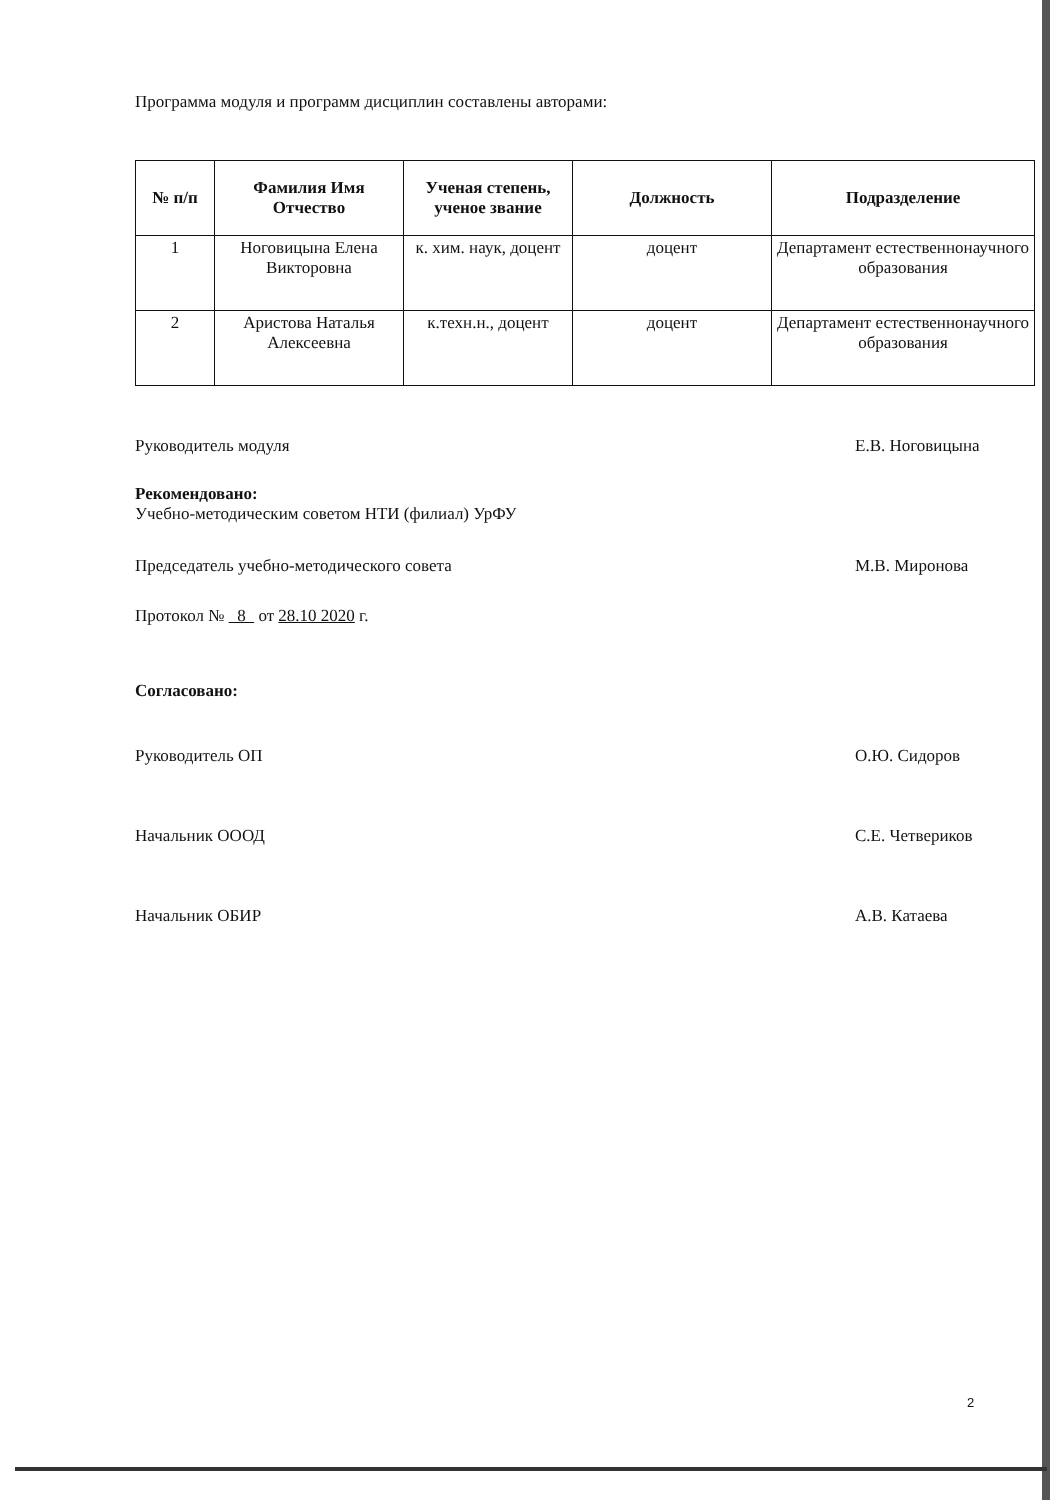Программа модуля и программ дисциплин составлены авторами:
| № п/п | Фамилия Имя Отчество | Ученая степень, ученое звание | Должность | Подразделение |
| --- | --- | --- | --- | --- |
| 1 | Ноговицына Елена Викторовна | к. хим. наук, доцент | доцент | Департамент естественнонаучного образования |
| 2 | Аристова Наталья Алексеевна | к.техн.н., доцент | доцент | Департамент естественнонаучного образования |
Руководитель модуля Е.В. Ноговицына
Рекомендовано:
Учебно-методическим советом НТИ (филиал) УрФУ
Председатель учебно-методического совета М.В. Миронова
Протокол № 8 от 28.10 2020 г.
Согласовано:
Руководитель ОП О.Ю. Сидоров
Начальник ОООД С.Е. Четвериков
Начальник ОБИР А.В. Катаева
2